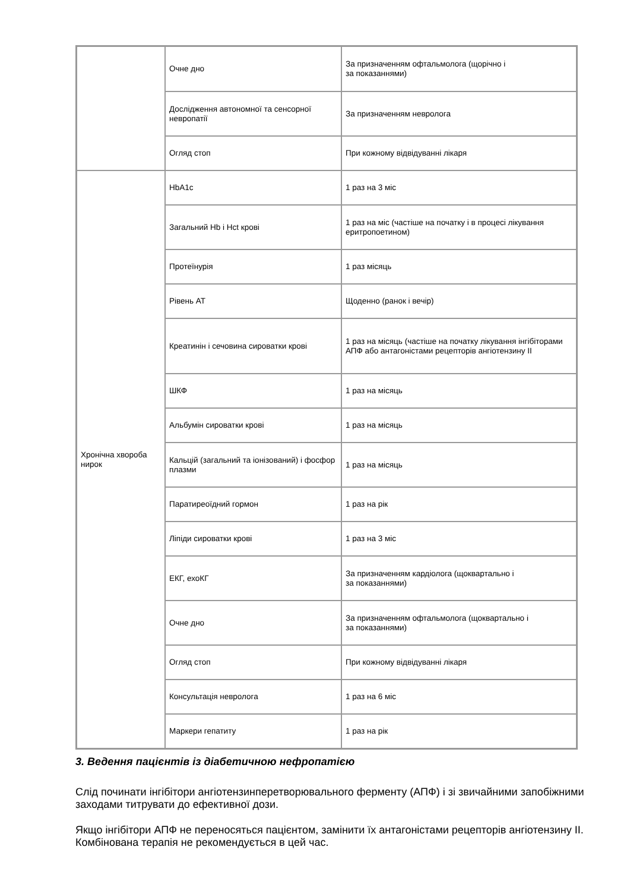| | Очне дно | За призначенням офтальмолога (щорічно і за показаннями) |
| | Дослідження автономної та сенсорної невропатії | За призначенням невролога |
| | Огляд стоп | При кожному відвідуванні лікаря |
| Хронічна хвороба нирок | HbA1c | 1 раз на 3 міс |
| | Загальний Hb і Hct крові | 1 раз на міс (частіше на початку і в процесі лікування еритропоетином) |
| | Протеїнурія | 1 раз місяць |
| | Рівень АТ | Щоденно (ранок і вечір) |
| | Креатинін і сечовина сироватки крові | 1 раз на місяць (частіше на початку лікування інгібіторами АПФ або антагоністами рецепторів ангіотензину II |
| | ШКФ | 1 раз на місяць |
| | Альбумін сироватки крові | 1 раз на місяць |
| | Кальцій (загальний та іонізований) і фосфор плазми | 1 раз на місяць |
| | Паратиреоїдний гормон | 1 раз на рік |
| | Ліпіди сироватки крові | 1 раз на 3 міс |
| | ЕКГ, ехоКГ | За призначенням кардіолога (щоквартально і за показаннями) |
| | Очне дно | За призначенням офтальмолога (щоквартально і за показаннями) |
| | Огляд стоп | При кожному відвідуванні лікаря |
| | Консультація невролога | 1 раз на 6 міс |
| | Маркери гепатиту | 1 раз на рік |
3. Ведення пацієнтів із діабетичною нефропатією
Слід починати інгібітори ангіотензинперетворювального ферменту (АПФ) і зі звичайними запобіжними заходами титрувати до ефективної дози.
Якщо інгібітори АПФ не переносяться пацієнтом, замінити їх антагоністами рецепторів ангіотензину II. Комбінована терапія не рекомендується в цей час.